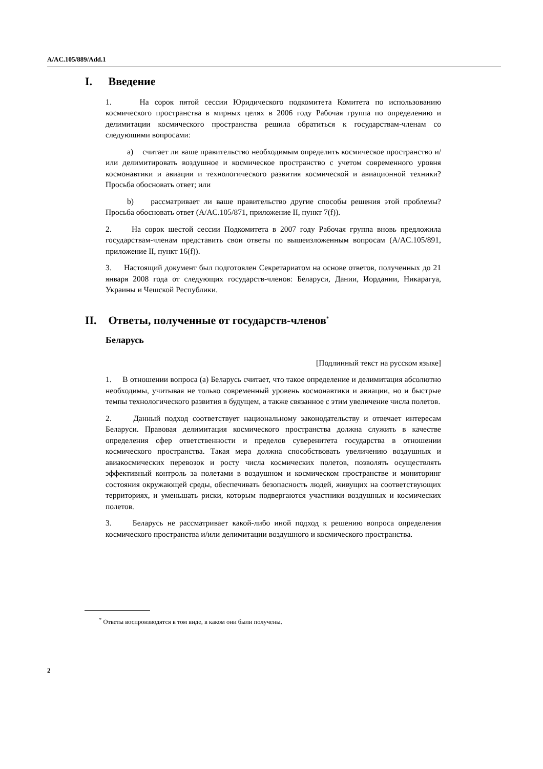A/AC.105/889/Add.1
I. Введение
1. На сорок пятой сессии Юридического подкомитета Комитета по использованию космического пространства в мирных целях в 2006 году Рабочая группа по определению и делимитации космического пространства решила обратиться к государствам-членам со следующими вопросами:
a) считает ли ваше правительство необходимым определить космическое пространство и/или делимитировать воздушное и космическое пространство с учетом современного уровня космонавтики и авиации и технологического развития космической и авиационной техники? Просьба обосновать ответ; или
b) рассматривает ли ваше правительство другие способы решения этой проблемы? Просьба обосновать ответ (A/AC.105/871, приложение II, пункт 7(f)).
2. На сорок шестой сессии Подкомитета в 2007 году Рабочая группа вновь предложила государствам-членам представить свои ответы по вышеизложенным вопросам (A/AC.105/891, приложение II, пункт 16(f)).
3. Настоящий документ был подготовлен Секретариатом на основе ответов, полученных до 21 января 2008 года от следующих государств-членов: Беларуси, Дании, Иордании, Никарагуа, Украины и Чешской Республики.
II. Ответы, полученные от государств-членов<sup>*</sup>
Беларусь
[Подлинный текст на русском языке]
1. В отношении вопроса (a) Беларусь считает, что такое определение и делимитация абсолютно необходимы, учитывая не только современный уровень космонавтики и авиации, но и быстрые темпы технологического развития в будущем, а также связанное с этим увеличение числа полетов.
2. Данный подход соответствует национальному законодательству и отвечает интересам Беларуси. Правовая делимитация космического пространства должна служить в качестве определения сфер ответственности и пределов суверенитета государства в отношении космического пространства. Такая мера должна способствовать увеличению воздушных и авиакосмических перевозок и росту числа космических полетов, позволять осуществлять эффективный контроль за полетами в воздушном и космическом пространстве и мониторинг состояния окружающей среды, обеспечивать безопасность людей, живущих на соответствующих территориях, и уменьшать риски, которым подвергаются участники воздушных и космических полетов.
3. Беларусь не рассматривает какой-либо иной подход к решению вопроса определения космического пространства и/или делимитации воздушного и космического пространства.
<sup>*</sup> Ответы воспроизводятся в том виде, в каком они были получены.
2